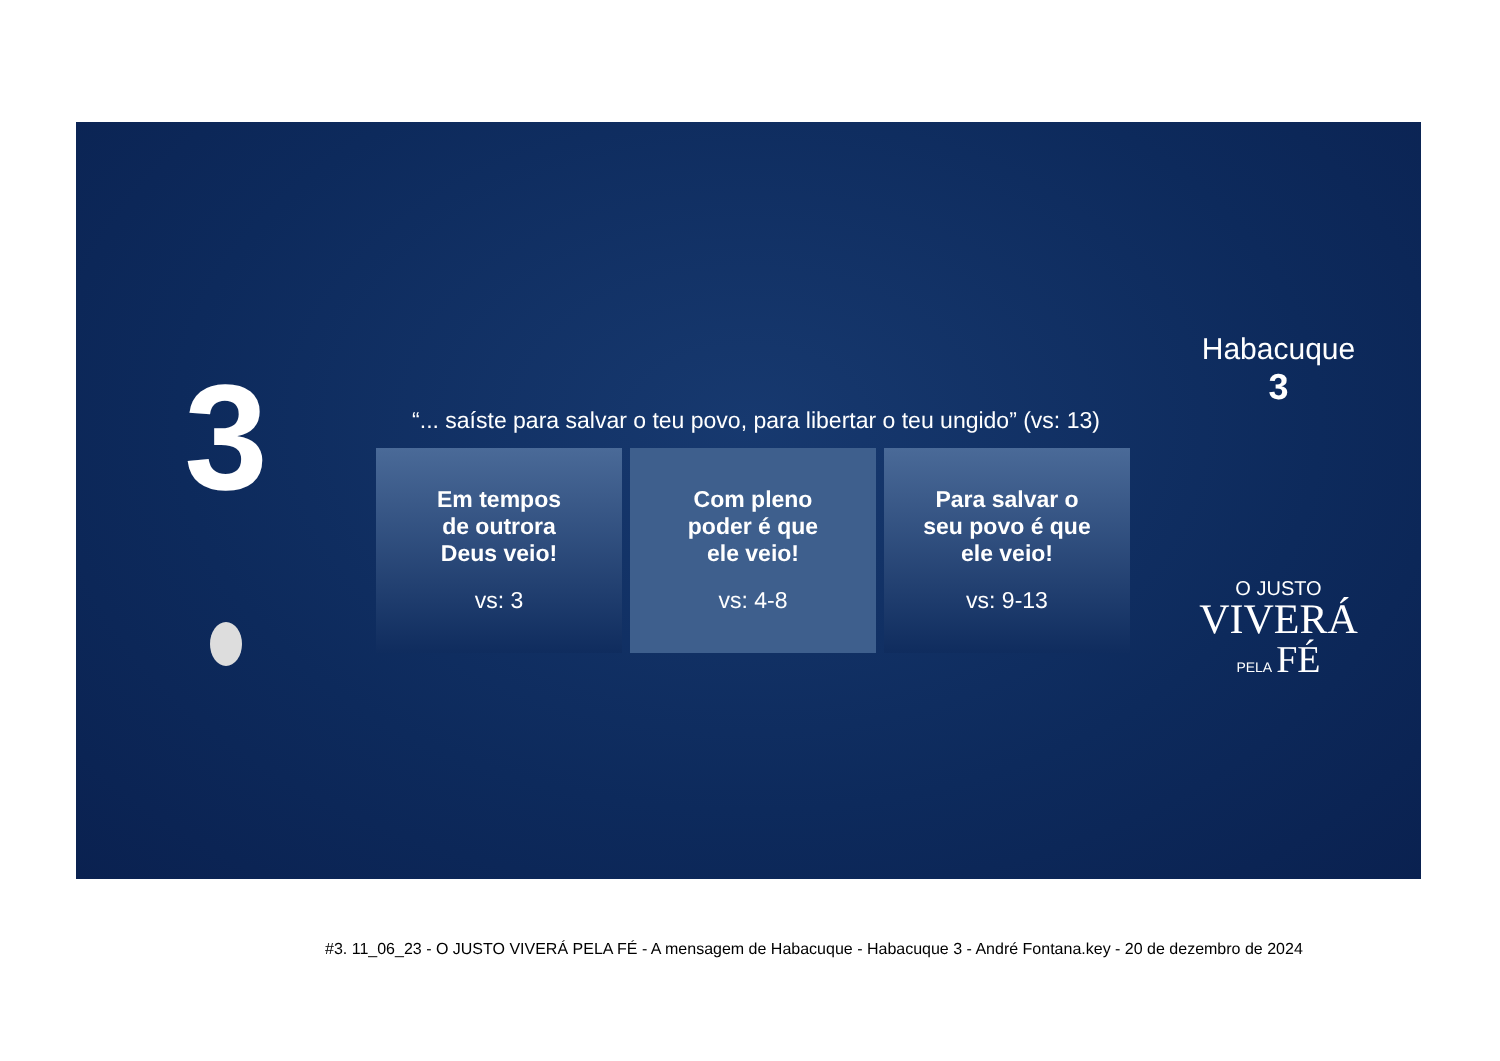3
“... saíste para salvar o teu povo, para libertar o teu ungido” (vs: 13)
Em tempos
de outrora
Deus veio!
vs: 3
Com pleno
poder é que
ele veio!
vs: 4-8
Para salvar o
seu povo é que
ele veio!
vs: 9-13
Habacuque
3
O JUSTO
VIVERÁ
PELA FÉ
#3. 11_06_23 - O JUSTO VIVERÁ PELA FÉ - A mensagem de Habacuque - Habacuque 3 - André Fontana.key - 20 de dezembro de 2024